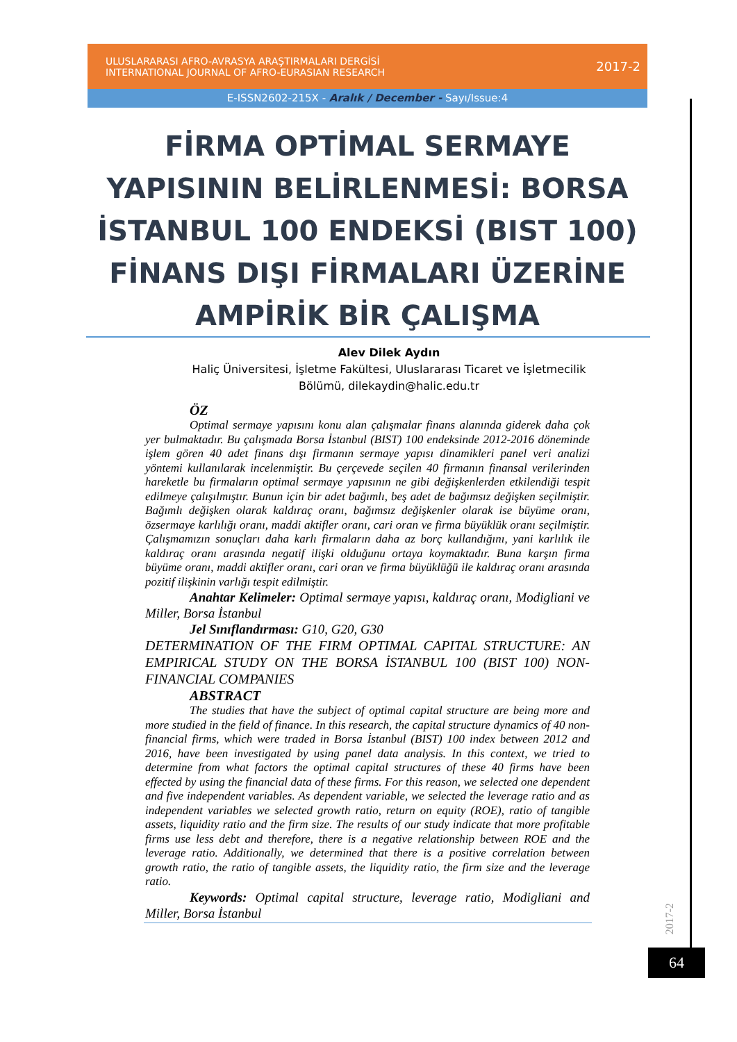ULUSLARARASI AFRO-AVRASYA ARAŞTIRMALARI DERGİSİ
INTERNATIONAL JOURNAL OF AFRO-EURASIAN RESEARCH
2017-2
E-ISSN2602-215X - Aralık / December - Sayı/Issue:4
FİRMA OPTİMAL SERMAYE YAPISININ BELİRLENMESİ: BORSA İSTANBUL 100 ENDEKSİ (BIST 100) FİNANS DIŞI FİRMALARI ÜZERİNE AMPİRİK BİR ÇALIŞMA
Alev Dilek Aydın
Haliç Üniversitesi, İşletme Fakültesi, Uluslararası Ticaret ve İşletmecilik Bölümü, dilekaydin@halic.edu.tr
ÖZ
Optimal sermaye yapısını konu alan çalışmalar finans alanında giderek daha çok yer bulmaktadır. Bu çalışmada Borsa İstanbul (BIST) 100 endeksinde 2012-2016 döneminde işlem gören 40 adet finans dışı firmanın sermaye yapısı dinamikleri panel veri analizi yöntemi kullanılarak incelenmiştir. Bu çerçevede seçilen 40 firmanın finansal verilerinden hareketle bu firmaların optimal sermaye yapısının ne gibi değişkenlerden etkilendiği tespit edilmeye çalışılmıştır. Bunun için bir adet bağımlı, beş adet de bağımsız değişken seçilmiştir. Bağımlı değişken olarak kaldıraç oranı, bağımsız değişkenler olarak ise büyüme oranı, özsermaye karlılığı oranı, maddi aktifler oranı, cari oran ve firma büyüklük oranı seçilmiştir. Çalışmamızın sonuçları daha karlı firmaların daha az borç kullandığını, yani karlılık ile kaldıraç oranı arasında negatif ilişki olduğunu ortaya koymaktadır. Buna karşın firma büyüme oranı, maddi aktifler oranı, cari oran ve firma büyüklüğü ile kaldıraç oranı arasında pozitif ilişkinin varlığı tespit edilmiştir.
Anahtar Kelimeler: Optimal sermaye yapısı, kaldıraç oranı, Modigliani ve Miller, Borsa İstanbul
Jel Sınıflandırması: G10, G20, G30
DETERMINATION OF THE FIRM OPTIMAL CAPITAL STRUCTURE: AN EMPIRICAL STUDY ON THE BORSA İSTANBUL 100 (BIST 100) NON-FINANCIAL COMPANIES
ABSTRACT
The studies that have the subject of optimal capital structure are being more and more studied in the field of finance. In this research, the capital structure dynamics of 40 non-financial firms, which were traded in Borsa İstanbul (BIST) 100 index between 2012 and 2016, have been investigated by using panel data analysis. In this context, we tried to determine from what factors the optimal capital structures of these 40 firms have been effected by using the financial data of these firms. For this reason, we selected one dependent and five independent variables. As dependent variable, we selected the leverage ratio and as independent variables we selected growth ratio, return on equity (ROE), ratio of tangible assets, liquidity ratio and the firm size. The results of our study indicate that more profitable firms use less debt and therefore, there is a negative relationship between ROE and the leverage ratio. Additionally, we determined that there is a positive correlation between growth ratio, the ratio of tangible assets, the liquidity ratio, the firm size and the leverage ratio.
Keywords: Optimal capital structure, leverage ratio, Modigliani and Miller, Borsa İstanbul
2017-2
64